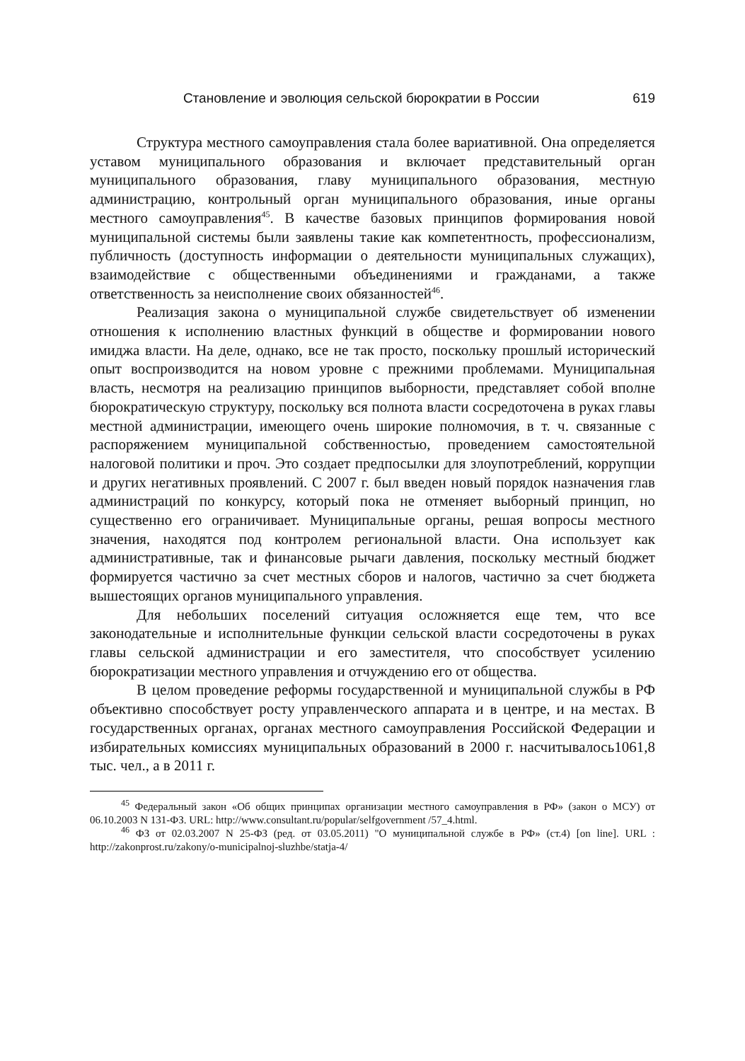Становление и эволюция сельской бюрократии в России 619
Структура местного самоуправления стала более вариативной. Она определяется уставом муниципального образования и включает представительный орган муниципального образования, главу муниципального образования, местную администрацию, контрольный орган муниципального образования, иные органы местного самоуправления<sup>45</sup>. В качестве базовых принципов формирования новой муниципальной системы были заявлены такие как компетентность, профессионализм, публичность (доступность информации о деятельности муниципальных служащих), взаимодействие с общественными объединениями и гражданами, а также ответственность за неисполнение своих обязанностей<sup>46</sup>.
Реализация закона о муниципальной службе свидетельствует об изменении отношения к исполнению властных функций в обществе и формировании нового имиджа власти. На деле, однако, все не так просто, поскольку прошлый исторический опыт воспроизводится на новом уровне с прежними проблемами. Муниципальная власть, несмотря на реализацию принципов выборности, представляет собой вполне бюрократическую структуру, поскольку вся полнота власти сосредоточена в руках главы местной администрации, имеющего очень широкие полномочия, в т. ч. связанные с распоряжением муниципальной собственностью, проведением самостоятельной налоговой политики и проч. Это создает предпосылки для злоупотреблений, коррупции и других негативных проявлений. С 2007 г. был введен новый порядок назначения глав администраций по конкурсу, который пока не отменяет выборный принцип, но существенно его ограничивает. Муниципальные органы, решая вопросы местного значения, находятся под контролем региональной власти. Она использует как административные, так и финансовые рычаги давления, поскольку местный бюджет формируется частично за счет местных сборов и налогов, частично за счет бюджета вышестоящих органов муниципального управления.
Для небольших поселений ситуация осложняется еще тем, что все законодательные и исполнительные функции сельской власти сосредоточены в руках главы сельской администрации и его заместителя, что способствует усилению бюрократизации местного управления и отчуждению его от общества.
В целом проведение реформы государственной и муниципальной службы в РФ объективно способствует росту управленческого аппарата и в центре, и на местах. В государственных органах, органах местного самоуправления Российской Федерации и избирательных комиссиях муниципальных образований в 2000 г. насчитывалось1061,8 тыс. чел., а в 2011 г.
<sup>45</sup> Федеральный закон «Об общих принципах организации местного самоуправления в РФ» (закон о МСУ) от 06.10.2003 N 131-ФЗ. URL: http://www.consultant.ru/popular/selfgovernment /57_4.html.
<sup>46</sup> ФЗ от 02.03.2007 N 25-ФЗ (ред. от 03.05.2011) "О муниципальной службе в РФ» (ст.4) [on line]. URL : http://zakonprost.ru/zakony/o-municipalnoj-sluzhbe/statja-4/